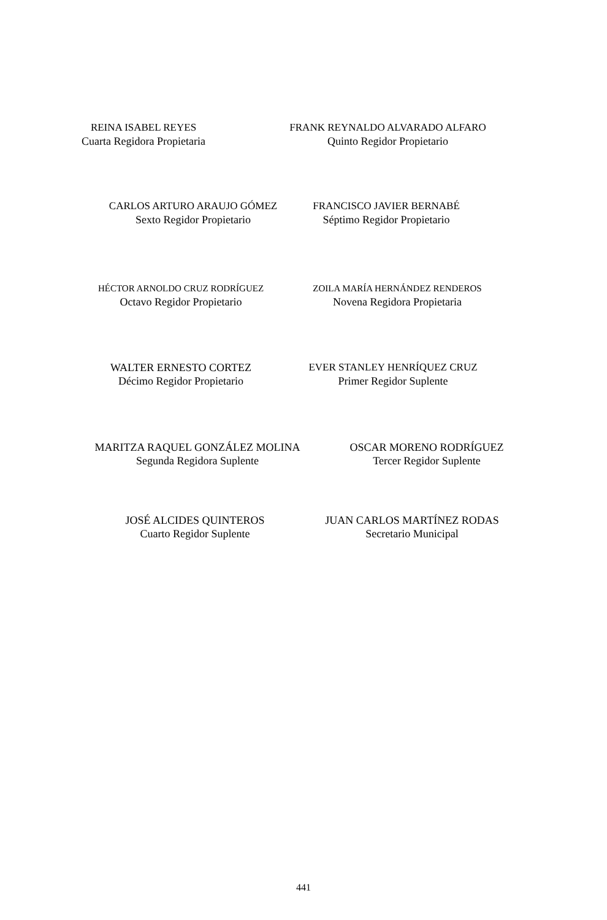REINA ISABEL REYES
Cuarta Regidora Propietaria
FRANK REYNALDO ALVARADO ALFARO
Quinto Regidor Propietario
CARLOS ARTURO ARAUJO GÓMEZ
Sexto Regidor Propietario
FRANCISCO JAVIER BERNABÉ
Séptimo Regidor Propietario
HÉCTOR ARNOLDO CRUZ RODRÍGUEZ
Octavo Regidor Propietario
ZOILA MARÍA HERNÁNDEZ RENDEROS
Novena Regidora Propietaria
WALTER ERNESTO CORTEZ
Décimo Regidor Propietario
EVER STANLEY HENRÍQUEZ CRUZ
Primer Regidor Suplente
MARITZA RAQUEL GONZÁLEZ MOLINA
Segunda Regidora Suplente
OSCAR MORENO RODRÍGUEZ
Tercer Regidor Suplente
JOSÉ ALCIDES QUINTEROS
Cuarto Regidor Suplente
JUAN CARLOS MARTÍNEZ RODAS
Secretario Municipal
441